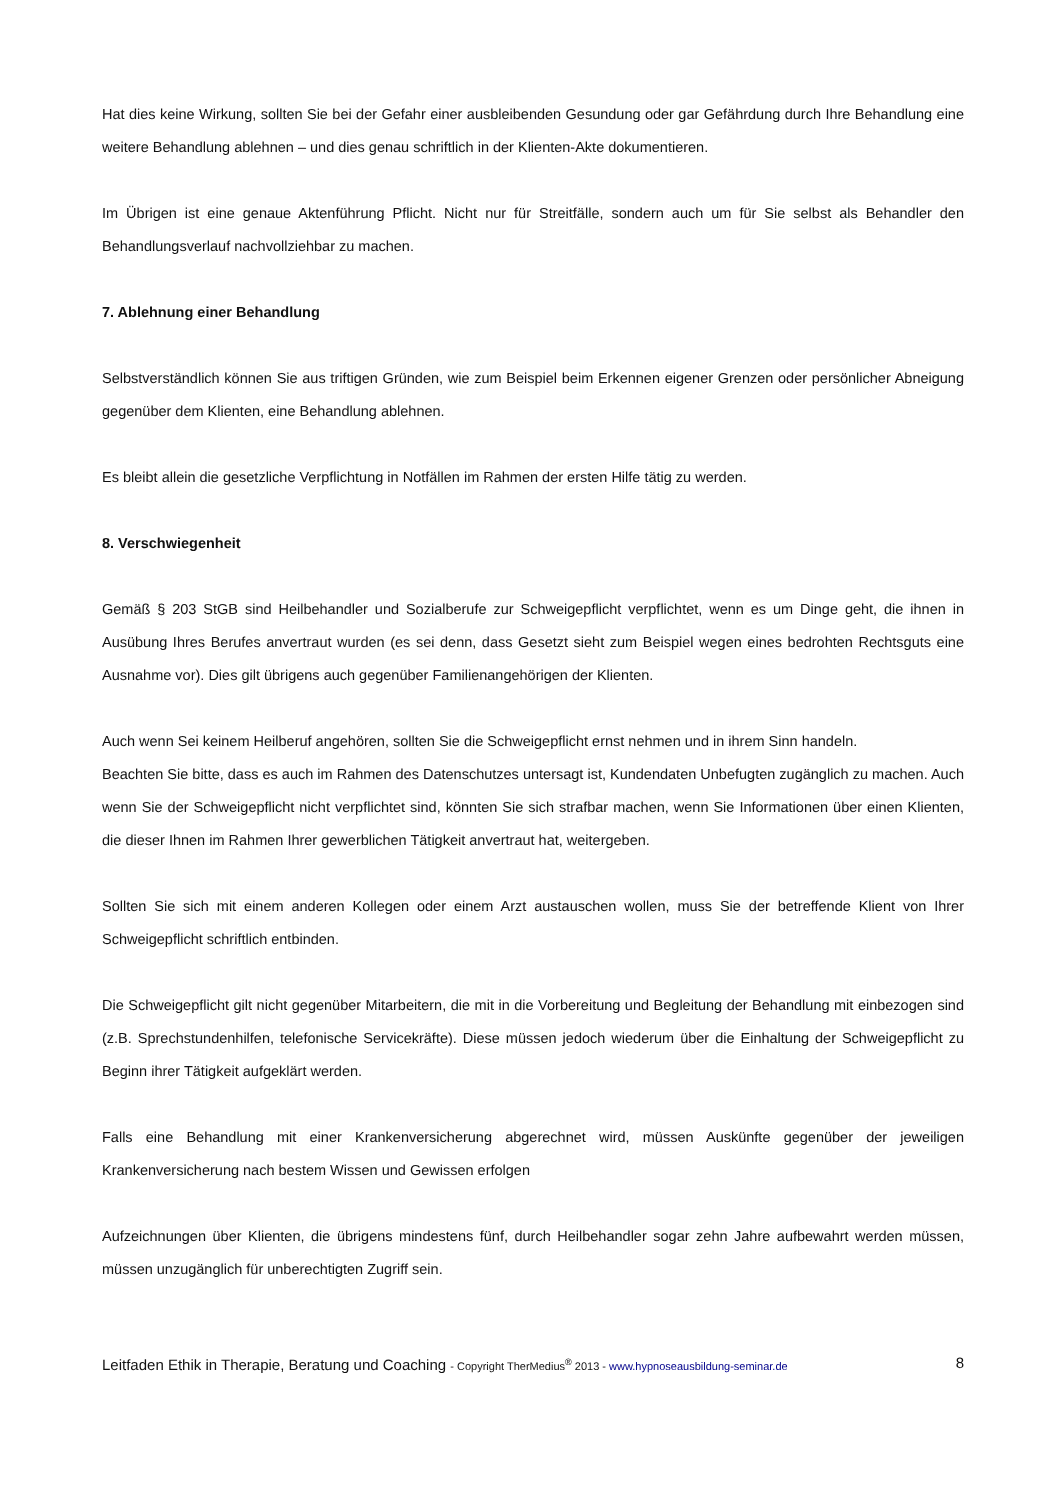Hat dies keine Wirkung, sollten Sie bei der Gefahr einer ausbleibenden Gesundung oder gar Gefährdung durch Ihre Behandlung eine weitere Behandlung ablehnen – und dies genau schriftlich in der Klienten-Akte dokumentieren.
Im Übrigen ist eine genaue Aktenführung Pflicht. Nicht nur für Streitfälle, sondern auch um für Sie selbst als Behandler den Behandlungsverlauf nachvollziehbar zu machen.
7. Ablehnung einer Behandlung
Selbstverständlich können Sie aus triftigen Gründen, wie zum Beispiel beim Erkennen eigener Grenzen oder persönlicher Abneigung gegenüber dem Klienten, eine Behandlung ablehnen.
Es bleibt allein die gesetzliche Verpflichtung in Notfällen im Rahmen der ersten Hilfe tätig zu werden.
8. Verschwiegenheit
Gemäß § 203 StGB sind Heilbehandler und Sozialberufe zur Schweigepflicht verpflichtet, wenn es um Dinge geht, die ihnen in Ausübung Ihres Berufes anvertraut wurden (es sei denn, dass Gesetzt sieht zum Beispiel wegen eines bedrohten Rechtsguts eine Ausnahme vor). Dies gilt übrigens auch gegenüber Familienangehörigen der Klienten.
Auch wenn Sei keinem Heilberuf angehören, sollten Sie die Schweigepflicht ernst nehmen und in ihrem Sinn handeln.
Beachten Sie bitte, dass es auch im Rahmen des Datenschutzes untersagt ist, Kundendaten Unbefugten zugänglich zu machen. Auch wenn Sie der Schweigepflicht nicht verpflichtet sind, könnten Sie sich strafbar machen, wenn Sie Informationen über einen Klienten, die dieser Ihnen im Rahmen Ihrer gewerblichen Tätigkeit anvertraut hat, weitergeben.
Sollten Sie sich mit einem anderen Kollegen oder einem Arzt austauschen wollen, muss Sie der betreffende Klient von Ihrer Schweigepflicht schriftlich entbinden.
Die Schweigepflicht gilt nicht gegenüber Mitarbeitern, die mit in die Vorbereitung und Begleitung der Behandlung mit einbezogen sind (z.B. Sprechstundenhilfen, telefonische Servicekräfte). Diese müssen jedoch wiederum über die Einhaltung der Schweigepflicht zu Beginn ihrer Tätigkeit aufgeklärt werden.
Falls eine Behandlung mit einer Krankenversicherung abgerechnet wird, müssen Auskünfte gegenüber der jeweiligen Krankenversicherung nach bestem Wissen und Gewissen erfolgen
Aufzeichnungen über Klienten, die übrigens mindestens fünf, durch Heilbehandler sogar zehn Jahre aufbewahrt werden müssen, müssen unzugänglich für unberechtigten Zugriff sein.
Leitfaden Ethik in Therapie, Beratung und Coaching - Copyright TherMedius<sup>®</sup> 2013 - www.hypnoseausbildung-seminar.de 8